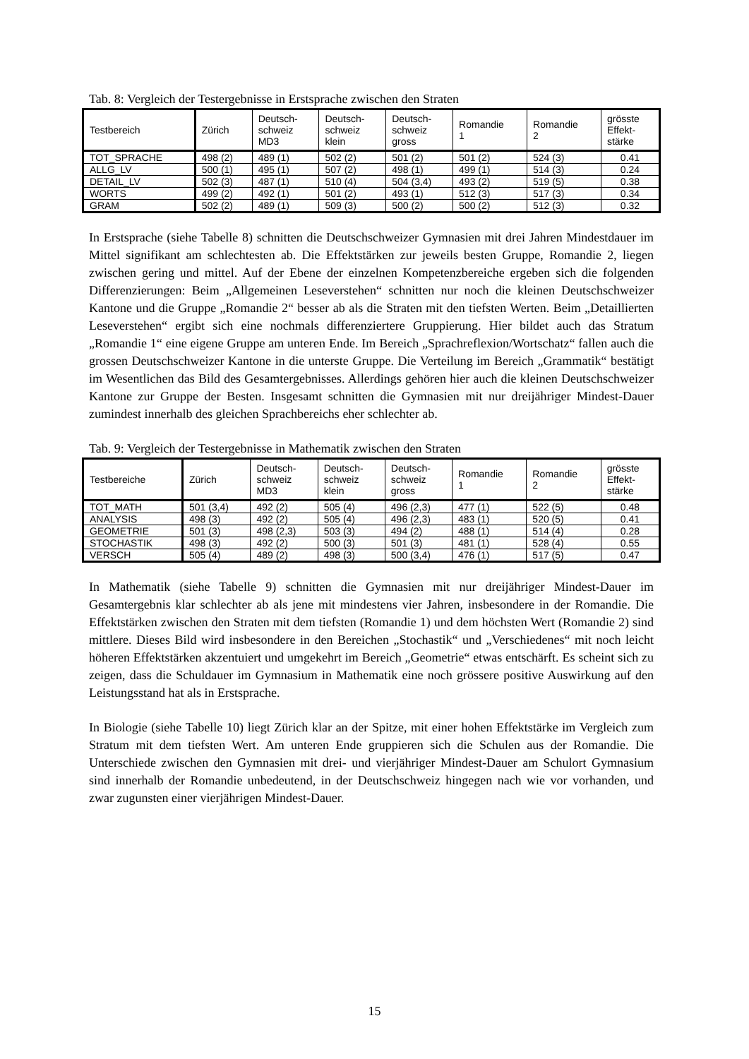Tab. 8: Vergleich der Testergebnisse in Erstsprache zwischen den Straten
| Testbereich | Zürich | Deutsch- schweiz MD3 | Deutsch- schweiz klein | Deutsch- schweiz gross | Romandie 1 | Romandie 2 | grösste Effekt- stärke |
| --- | --- | --- | --- | --- | --- | --- | --- |
| TOT_SPRACHE | 498 (2) | 489 (1) | 502 (2) | 501 (2) | 501 (2) | 524 (3) | 0.41 |
| ALLG_LV | 500 (1) | 495 (1) | 507 (2) | 498 (1) | 499 (1) | 514 (3) | 0.24 |
| DETAIL_LV | 502 (3) | 487 (1) | 510 (4) | 504 (3,4) | 493 (2) | 519 (5) | 0.38 |
| WORTS | 499 (2) | 492 (1) | 501 (2) | 493 (1) | 512 (3) | 517 (3) | 0.34 |
| GRAM | 502 (2) | 489 (1) | 509 (3) | 500 (2) | 500 (2) | 512 (3) | 0.32 |
In Erstsprache (siehe Tabelle 8) schnitten die Deutschschweizer Gymnasien mit drei Jahren Mindestdauer im Mittel signifikant am schlechtesten ab. Die Effektstärken zur jeweils besten Gruppe, Romandie 2, liegen zwischen gering und mittel. Auf der Ebene der einzelnen Kompetenzbereiche ergeben sich die folgenden Differenzierungen: Beim „Allgemeinen Leseverstehen“ schnitten nur noch die kleinen Deutschschweizer Kantone und die Gruppe „Romandie 2“ besser ab als die Straten mit den tiefsten Werten. Beim „Detaillierten Leseverstehen“ ergibt sich eine nochmals differenziertere Gruppierung. Hier bildet auch das Stratum „Romandie 1“ eine eigene Gruppe am unteren Ende. Im Bereich „Sprachreflexion/Wortschatz“ fallen auch die grossen Deutschschweizer Kantone in die unterste Gruppe. Die Verteilung im Bereich „Grammatik“ bestätigt im Wesentlichen das Bild des Gesamtergebnisses. Allerdings gehören hier auch die kleinen Deutschschweizer Kantone zur Gruppe der Besten. Insgesamt schnitten die Gymnasien mit nur dreijähriger Mindest-Dauer zumindest innerhalb des gleichen Sprachbereichs eher schlechter ab.
Tab. 9: Vergleich der Testergebnisse in Mathematik zwischen den Straten
| Testbereiche | Zürich | Deutsch- schweiz MD3 | Deutsch- schweiz klein | Deutsch- schweiz gross | Romandie 1 | Romandie 2 | grösste Effekt- stärke |
| --- | --- | --- | --- | --- | --- | --- | --- |
| TOT_MATH | 501 (3,4) | 492 (2) | 505 (4) | 496 (2,3) | 477 (1) | 522 (5) | 0.48 |
| ANALYSIS | 498 (3) | 492 (2) | 505 (4) | 496 (2,3) | 483 (1) | 520 (5) | 0.41 |
| GEOMETRIE | 501 (3) | 498 (2,3) | 503 (3) | 494 (2) | 488 (1) | 514 (4) | 0.28 |
| STOCHASTIK | 498 (3) | 492 (2) | 500 (3) | 501 (3) | 481 (1) | 528 (4) | 0.55 |
| VERSCH | 505 (4) | 489 (2) | 498 (3) | 500 (3,4) | 476 (1) | 517 (5) | 0.47 |
In Mathematik (siehe Tabelle 9) schnitten die Gymnasien mit nur dreijähriger Mindest-Dauer im Gesamtergebnis klar schlechter ab als jene mit mindestens vier Jahren, insbesondere in der Romandie. Die Effektstärken zwischen den Straten mit dem tiefsten (Romandie 1) und dem höchsten Wert (Romandie 2) sind mittlere. Dieses Bild wird insbesondere in den Bereichen „Stochastik“ und „Verschiedenes“ mit noch leicht höheren Effektstärken akzentuiert und umgekehrt im Bereich „Geometrie“ etwas entschärft. Es scheint sich zu zeigen, dass die Schuldauer im Gymnasium in Mathematik eine noch grössere positive Auswirkung auf den Leistungsstand hat als in Erstsprache.
In Biologie (siehe Tabelle 10) liegt Zürich klar an der Spitze, mit einer hohen Effektstärke im Vergleich zum Stratum mit dem tiefsten Wert. Am unteren Ende gruppieren sich die Schulen aus der Romandie. Die Unterschiede zwischen den Gymnasien mit drei- und vierjähriger Mindest-Dauer am Schulort Gymnasium sind innerhalb der Romandie unbedeutend, in der Deutschschweiz hingegen nach wie vor vorhanden, und zwar zugunsten einer vierjährigen Mindest-Dauer.
15